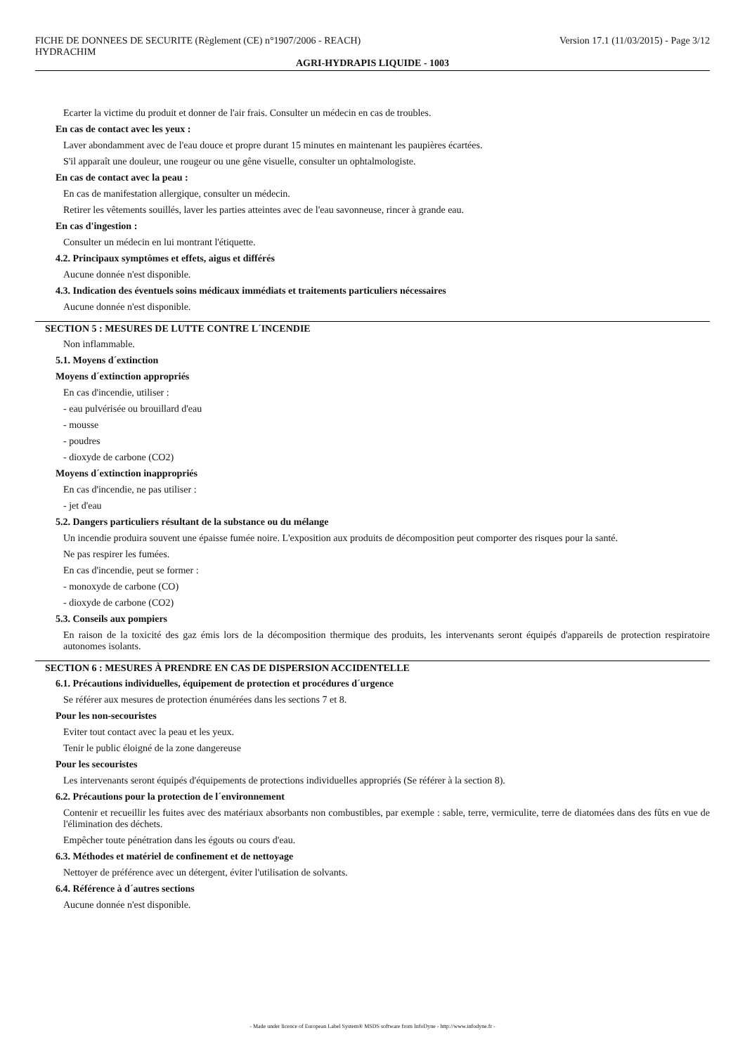FICHE DE DONNEES DE SECURITE (Règlement (CE) n°1907/2006 - REACH) Version 17.1 (11/03/2015) - Page 3/12
HYDRACHIM
AGRI-HYDRAPIS LIQUIDE - 1003
Ecarter la victime du produit et donner de l'air frais. Consulter un médecin en cas de troubles.
En cas de contact avec les yeux :
Laver abondamment avec de l'eau douce et propre durant 15 minutes en maintenant les paupières écartées.
S'il apparaît une douleur, une rougeur ou une gêne visuelle, consulter un ophtalmologiste.
En cas de contact avec la peau :
En cas de manifestation allergique, consulter un médecin.
Retirer les vêtements souillés, laver les parties atteintes avec de l'eau savonneuse, rincer à grande eau.
En cas d'ingestion :
Consulter un médecin en lui montrant l'étiquette.
4.2. Principaux symptômes et effets, aigus et différés
Aucune donnée n'est disponible.
4.3. Indication des éventuels soins médicaux immédiats et traitements particuliers nécessaires
Aucune donnée n'est disponible.
SECTION 5 : MESURES DE LUTTE CONTRE L´INCENDIE
Non inflammable.
5.1. Moyens d´extinction
Moyens d´extinction appropriés
En cas d'incendie, utiliser :
- eau pulvérisée ou brouillard d'eau
- mousse
- poudres
- dioxyde de carbone (CO2)
Moyens d´extinction inappropriés
En cas d'incendie, ne pas utiliser :
- jet d'eau
5.2. Dangers particuliers résultant de la substance ou du mélange
Un incendie produira souvent une épaisse fumée noire. L'exposition aux produits de décomposition peut comporter des risques pour la santé.
Ne pas respirer les fumées.
En cas d'incendie, peut se former :
- monoxyde de carbone (CO)
- dioxyde de carbone (CO2)
5.3. Conseils aux pompiers
En raison de la toxicité des gaz émis lors de la décomposition thermique des produits, les intervenants seront équipés d'appareils de protection respiratoire autonomes isolants.
SECTION 6 : MESURES À PRENDRE EN CAS DE DISPERSION ACCIDENTELLE
6.1. Précautions individuelles, équipement de protection et procédures d´urgence
Se référer aux mesures de protection énumérées dans les sections 7 et 8.
Pour les non-secouristes
Eviter tout contact avec la peau et les yeux.
Tenir le public éloigné de la zone dangereuse
Pour les secouristes
Les intervenants seront équipés d'équipements de protections individuelles appropriés (Se référer à la section 8).
6.2. Précautions pour la protection de l´environnement
Contenir et recueillir les fuites avec des matériaux absorbants non combustibles, par exemple : sable, terre, vermiculite, terre de diatomées dans des fûts en vue de l'élimination des déchets.
Empêcher toute pénétration dans les égouts ou cours d'eau.
6.3. Méthodes et matériel de confinement et de nettoyage
Nettoyer de préférence avec un détergent, éviter l'utilisation de solvants.
6.4. Référence à d´autres sections
Aucune donnée n'est disponible.
- Made under licence of European Label System® MSDS software from InfoDyne - http://www.infodyne.fr -